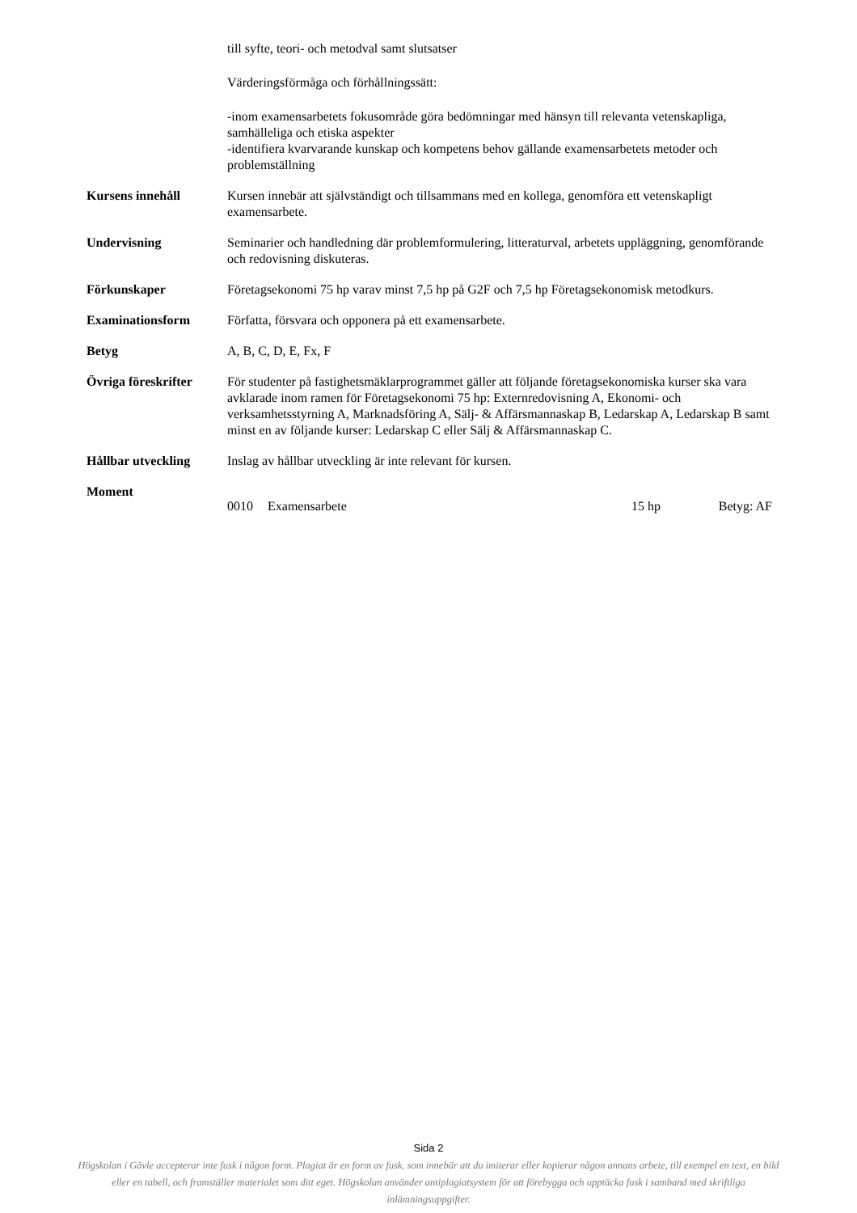till syfte, teori- och metodval samt slutsatser
Värderingsförmåga och förhållningssätt:
-inom examensarbetets fokusområde göra bedömningar med hänsyn till relevanta vetenskapliga, samhälleliga och etiska aspekter
-identifiera kvarvarande kunskap och kompetens behov gällande examensarbetets metoder och problemställning
Kursens innehåll Kursen innebär att självständigt och tillsammans med en kollega, genomföra ett vetenskapligt examensarbete.
Undervisning Seminarier och handledning där problemformulering, litteraturval, arbetets uppläggning, genomförande och redovisning diskuteras.
Förkunskaper Företagsekonomi 75 hp varav minst 7,5 hp på G2F och 7,5 hp Företagsekonomisk metodkurs.
Examinationsform Författa, försvara och opponera på ett examensarbete.
Betyg A, B, C, D, E, Fx, F
Övriga föreskrifter
För studenter på fastighetsmäklarprogrammet gäller att följande företagsekonomiska kurser ska vara avklarade inom ramen för Företagsekonomi 75 hp: Externredovisning A, Ekonomi- och verksamhetsstyrning A, Marknadsföring A, Sälj- & Affärsmannaskap B, Ledarskap A, Ledarskap B samt minst en av följande kurser: Ledarskap C eller Sälj & Affärsmannaskap C.
Hållbar utveckling Inslag av hållbar utveckling är inte relevant för kursen.
Moment
0010 Examensarbete 15 hp Betyg: AF
Sida 2
Högskolan i Gävle accepterar inte fusk i någon form. Plagiat är en form av fusk, som innebär att du imiterar eller kopierar någon annans arbete, till exempel en text, en bild eller en tabell, och framställer materialet som ditt eget. Högskolan använder antiplagiatsystem för att förebygga och upptäcka fusk i samband med skriftliga inlämningsuppgifter.